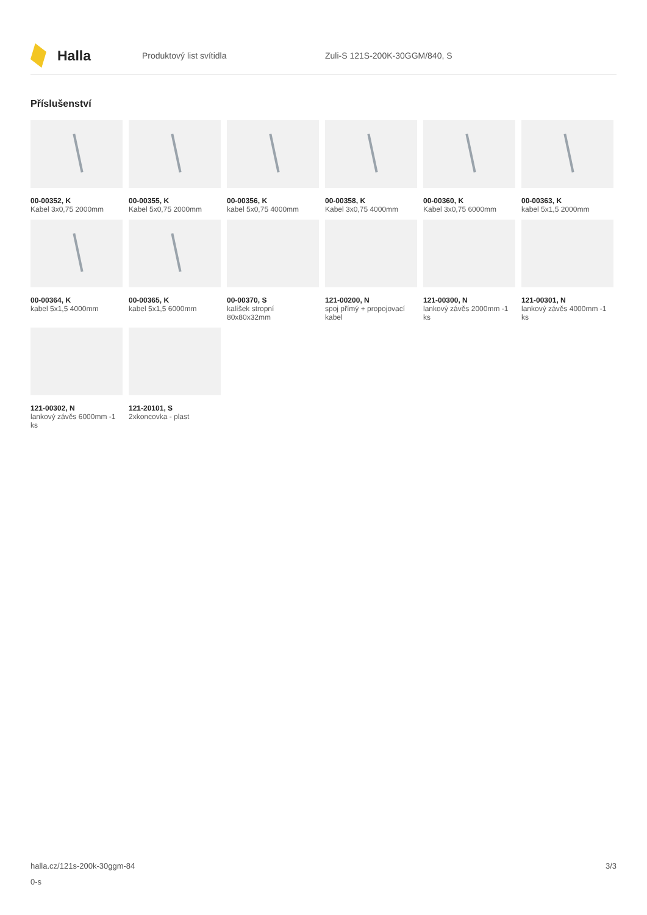Halla
Produktový list svítidla Zuli-S 121S-200K-30GGM/840, S
Příslušenství
00-00352, K
Kabel 3x0,75 2000mm
00-00355, K
Kabel 5x0,75 2000mm
00-00356, K
kabel 5x0,75 4000mm
00-00358, K
Kabel 3x0,75 4000mm
00-00360, K
Kabel 3x0,75 6000mm
00-00363, K
kabel 5x1,5 2000mm
00-00364, K
kabel 5x1,5 4000mm
00-00365, K
kabel 5x1,5 6000mm
00-00370, S
kalíšek stropní 80x80x32mm
121-00200, N
spoj přímý + propojovací kabel
121-00300, N
lankový závěs 2000mm -1 ks
121-00301, N
lankový závěs 4000mm -1 ks
121-00302, N
lankový závěs 6000mm -1 ks
121-20101, S
2xkoncovka - plast
halla.cz/121s-200k-30ggm-84
0-s
3/3